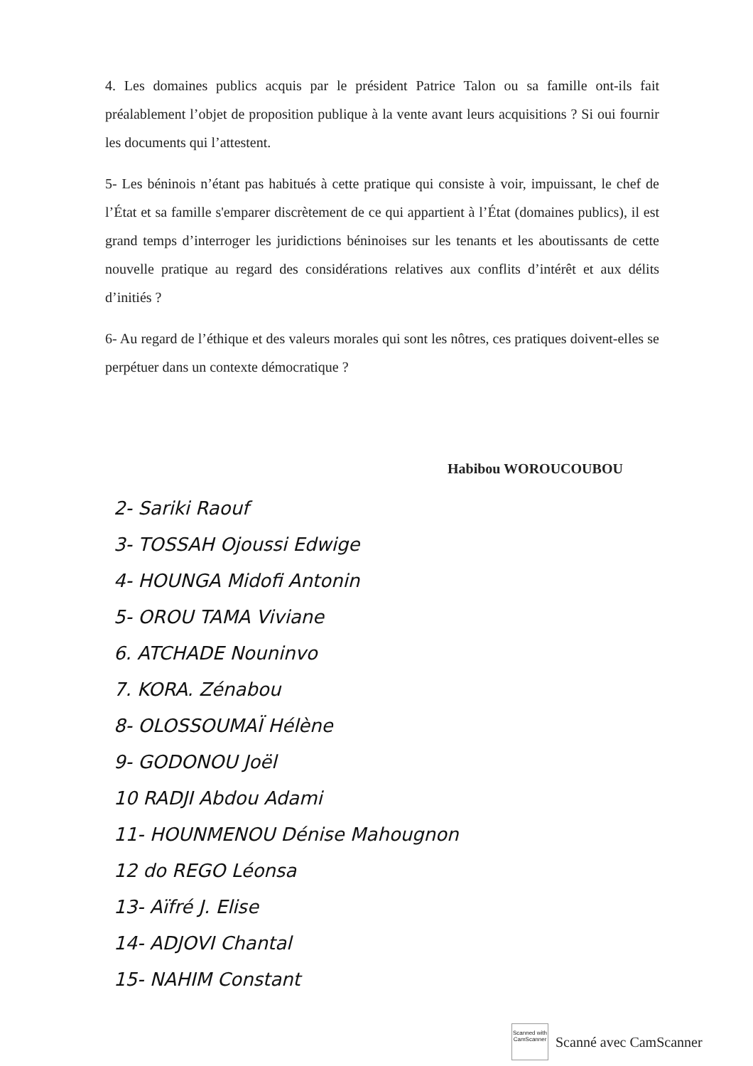4. Les domaines publics acquis par le président Patrice Talon ou sa famille ont-ils fait préalablement l’objet de proposition publique à la vente avant leurs acquisitions ? Si oui fournir les documents qui l’attestent.
5- Les béninois n’étant pas habitués à cette pratique qui consiste à voir, impuissant, le chef de l’État et sa famille s'emparer discrètement de ce qui appartient à l’État (domaines publics), il est grand temps d’interroger les juridictions béninoises sur les tenants et les aboutissants de cette nouvelle pratique au regard des considérations relatives aux conflits d’intérêt et aux délits d’initiés ?
6- Au regard de l’éthique et des valeurs morales qui sont les nôtres, ces pratiques doivent-elles se perpétuer dans un contexte démocratique ?
Habibou WOROUCOUBOU
2- Sariki Raouf
3- TOSSAH Ojoussi Edwige
4- HOUNGA Midofi Antonin
5- OROU TAMA Viviane
6. ATCHADE Nouninvo
7. KORA. Zénabou
8- OLOSSOUMAÏ Hélène
9- GODONOU Joël
10 RADJI Abdou Adami
11- HOUNMENOU Dénise Mahougnon
12 do REGO Léonsa
13- Aïfré J. Elise
14- ADJOVI Chantal
15- NAHIM Constant
Scanned with
CamScanner
Scanné avec CamScanner